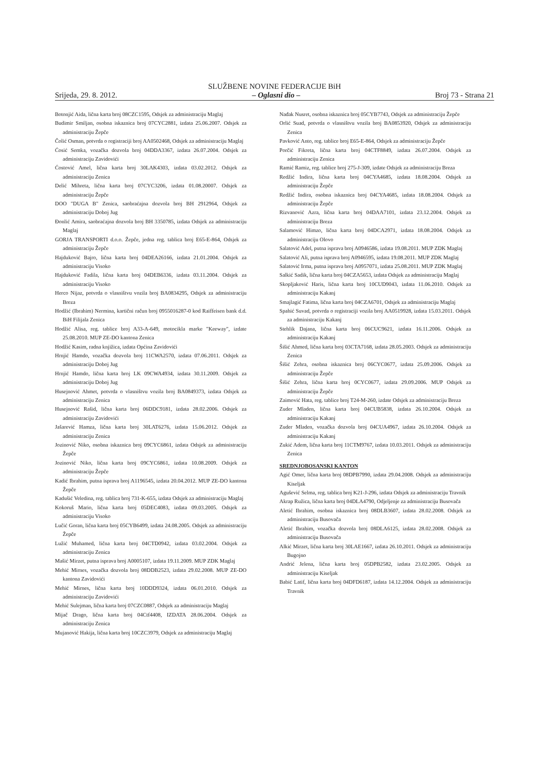SLUŽBENE NOVINE FEDERACIJE BiH
Srijeda, 29. 8. 2012. – Oglasni dio – Broj 73 - Strana 21
Botonjić Aida, lična karta broj 08CZC1595, Odsjek za administraciju Maglaj
Budimir Smiljan, osobna iskaznica broj 07CYC2881, izdata 25.06.2007. Odsjek za administraciju Žepče
Čolić Osman, potvrda o registraciji broj AA0502468, Odsjek za administraciju Maglaj
Ćosić Semka, vozačka dozvola broj 04DDA3367, izdata 26.07.2004. Odsjek za administraciju Zavidovići
Ćostović Amel, lična karta broj 30LAK4303, izdata 03.02.2012. Odsjek za administraciju Zenica
Delić Mihreta, lična karta broj 07CYC3206, izdata 01.08.20007. Odsjek za administraciju Žepče
DOO "DUGA B" Zenica, saobraćajna dozvola broj BH 2912964, Odsjek za administraciju Doboj Jug
Đonlić Amira, saobraćajna dozvola broj BH 3350785, izdata Odsjek za administraciju Maglaj
GORJA TRANSPORTI d.o.o. Žepče, jedna reg. tablica broj E65-E-864, Odsjek za administraciju Žepče
Hajduković Bajro, lična karta broj 04DEA26166, izdata 21.01.2004. Odsjek za administraciju Visoko
Hajduković Fadila, lična karta broj 04DEB6336, izdata 03.11.2004. Odsjek za administraciju Visoko
Herco Nijaz, potvrda o vlasništvu vozila broj BA0834295, Odsjek za administraciju Breza
Hodžić (Ibrahim) Nermina, kartični račun broj 0955016287-0 kod Raiffeisen bank d.d. BiH Filijala Zenica
Hodžić Alisa, reg. tablice broj A33-A-649, motocikla marke "Keeway", izdate 25.08.2010. MUP ZE-DO kantona Zenica
Hodžić Kasim, radna knjižica, izdata Općina Zavidovići
Hrnjić Hamdo, vozačka dozvola broj 11CWA2570, izdata 07.06.2011. Odsjek za administraciju Doboj Jug
Hrnjić Hamdo, lična karta broj LK 09CWA4934, izdata 30.11.2009. Odsjek za administraciju Doboj Jug
Husejnović Ahmet, potvrda o vlasništvu vozila broj BA0849373, izdata Odsjek za administraciju Zenica
Husejnović Rašid, lična karta broj 06DDC9181, izdata 28.02.2006. Odsjek za administraciju Zavidovići
Jašarević Hamza, lična karta broj 30LAT6276, izdata 15.06.2012. Odsjek za administraciju Zenica
Jozinović Niko, osobna iskaznica broj 09CYC6861, izdata Odsjek za administraciju Žepče
Jozinović Niko, lična karta broj 09CYC6861, izdata 10.08.2009. Odsjek za administraciju Žepče
Kadić Ibrahim, putna isprava broj A1196545, izdata 20.04.2012. MUP ZE-DO kantona Žepče
Kadušić Veledina, reg. tablica broj 731-K-655, izdata Odsjek za administraciju Maglaj
Kokoruš Mario, lična karta broj 05DEC4083, izdata 09.03.2005. Odsjek za administraciju Visoko
Lučić Goran, lična karta broj 05CYB6499, izdata 24.08.2005. Odsjek za administraciju Žepče
Lužić Muhamed, lična karta broj 04CTD0942, izdata 03.02.2004. Odsjek za administraciju Zenica
Mašić Mirzet, putna isprava broj A0005107, izdata 19.11.2009. MUP ZDK Maglaj
Mehić Mirnes, vozačka dozvola broj 08DDB2523, izdata 29.02.2008. MUP ZE-DO kantona Zavidovići
Mehić Mirnes, lična karta broj 10DDD9324, izdata 06.01.2010. Odsjek za administraciju Zavidovići
Mehić Sulejman, lična karta broj 07CZC0887, Odsjek za administraciju Maglaj
Mijač Drago, lična karta broj 04Ctf4408, IZDATA 28.06.2004. Odsjek za administraciju Zenica
Mujanović Hakija, lična karta broj 10CZC3979, Odsjek za administraciju Maglaj
Nađak Nusret, osobna iskaznica broj 05CYB7743, Odsjek za administraciju Žepče
Orlić Suad, potvrda o vlasništvu vozila broj BA0853920, Odsjek za administraciju Zenica
Pavković Anto, reg. tablice broj E65-E-864, Odsjek za administraciju Žepče
Porčić Fikreta, lična karta broj 04CTF8849, izdata 26.07.2004. Odsjek za administraciju Zenica
Ramić Ramiz, reg. tablice broj 275-J-309, izdate Odsjek za administraciju Breza
Redžić Indira, lična karta broj 04CYA4685, izdata 18.08.2004. Odsjek za administraciju Žepče
Redžić Indira, osobna iskaznica broj 04CYA4685, izdata 18.08.2004. Odsjek za administraciju Žepče
Rizvanović Azra, lična karta broj 04DAA7101, izdata 23.12.2004. Odsjek za administraciju Breza
Salamović Himzo, lična karta broj 04DCA2971, izdata 18.08.2004. Odsjek za administraciju Olovo
Salatović Adel, putna isprava broj A0946586, izdata 19.08.2011. MUP ZDK Maglaj
Salatović Ali, putna isprava broj A0946595, izdata 19.08.2011. MUP ZDK Maglaj
Salatović Irma, putna isprava broj A0957071, izdata 25.08.2011. MUP ZDK Maglaj
Salkić Sadik, lična karta broj 04CZA5653, izdata Odsjek za administraciju Maglaj
Skopljaković Haris, lična karta broj 10CUD9043, izdata 11.06.2010. Odsjek za administraciju Kakanj
Smajlagić Fatima, lična karta broj 04CZA6701, Odsjek za administraciju Maglaj
Spahić Suvad, potvrda o registraciji vozila broj AA0519928, izdata 15.03.2011. Odsjek za administraciju Kakanj
Stehlik Dajana, lična karta broj 06CUC9621, izdata 16.11.2006. Odsjek za administraciju Kakanj
Šišić Ahmed, lična karta broj 03CTA7168, izdata 28.05.2003. Odsjek za administraciju Zenica
Šišić Zehra, osobna iskaznica broj 06CYC0677, izdata 25.09.2006. Odsjek za administraciju Žepče
Šišić Zehra, lična karta broj 0CYC0677, izdata 29.09.2006. MUP Odsjek za administraciju Žepče
Zaimović Hata, reg. tablice broj T24-M-260, izdate Odsjek za administraciju Breza
Zuder Mladen, lična karta broj 04CUB5838, izdata 26.10.2004. Odsjek za administraciju Kakanj
Zuder Mladen, vozačka dozvola broj 04CUA4967, izdata 26.10.2004. Odsjek za administraciju Kakanj
Zukić Adem, lična karta broj 11CTM9767, izdata 10.03.2011. Odsjek za administraciju Zenica
SREDNJOBOSANSKI KANTON
Agić Omer, lična karta broj 08DPB7990, izdata 29.04.2008. Odsjek za administraciju Kiseljak
Agušević Selma, reg. tablica broj K21-J-296, izdata Odsjek za administraciju Travnik
Akrap Ružica, lična karta broj 04DLA4790, Odjeljenje za administraciju Busovača
Aletić Ibrahim, osobna iskaznica broj 08DLB3607, izdata 28.02.2008. Odsjek za administraciju Busovača
Aletić Ibrahim, vozačka dozvola broj 08DLA6125, izdata 28.02.2008. Odsjek za administraciju Busovača
Alkić Mirzet, lična karta broj 30LAE1667, izdata 26.10.2011. Odsjek za administraciju Bugojno
Andrić Jelena, lična karta broj 05DPB2582, izdata 23.02.2005. Odsjek za administraciju Kiseljak
Babić Latif, lična karta broj 04DFD6187, izdata 14.12.2004. Odsjek za administraciju Travnik